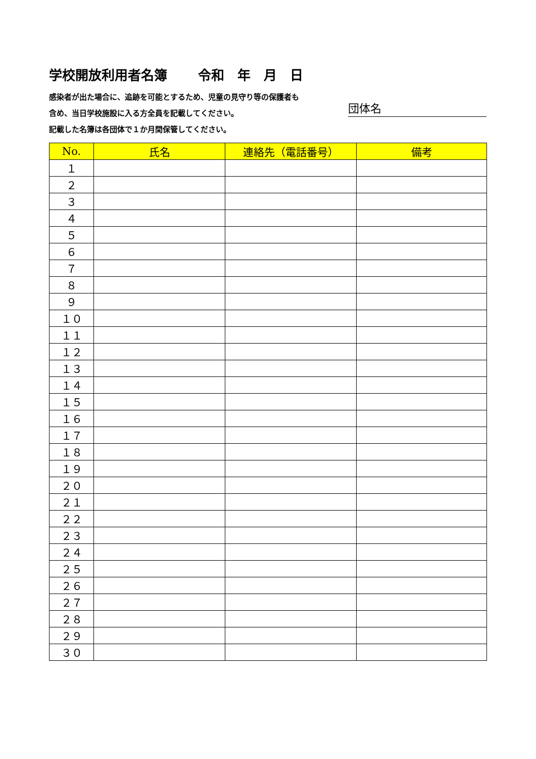学校開放利用者名簿　　 令和　年　月　日
感染者が出た場合に、追跡を可能とするため、児童の見守り等の保護者も
含め、当日学校施設に入る方全員を記載してください。
記載した名簿は各団体で１か月間保管してください。
団体名
| No. | 氏名 | 連絡先（電話番号） | 備考 |
| --- | --- | --- | --- |
| １ | | | |
| ２ | | | |
| ３ | | | |
| ４ | | | |
| ５ | | | |
| ６ | | | |
| ７ | | | |
| ８ | | | |
| ９ | | | |
| １０ | | | |
| １１ | | | |
| １２ | | | |
| １３ | | | |
| １４ | | | |
| １５ | | | |
| １６ | | | |
| １７ | | | |
| １８ | | | |
| １９ | | | |
| ２０ | | | |
| ２１ | | | |
| ２２ | | | |
| ２３ | | | |
| ２４ | | | |
| ２５ | | | |
| ２６ | | | |
| ２７ | | | |
| ２８ | | | |
| ２９ | | | |
| ３０ | | | |